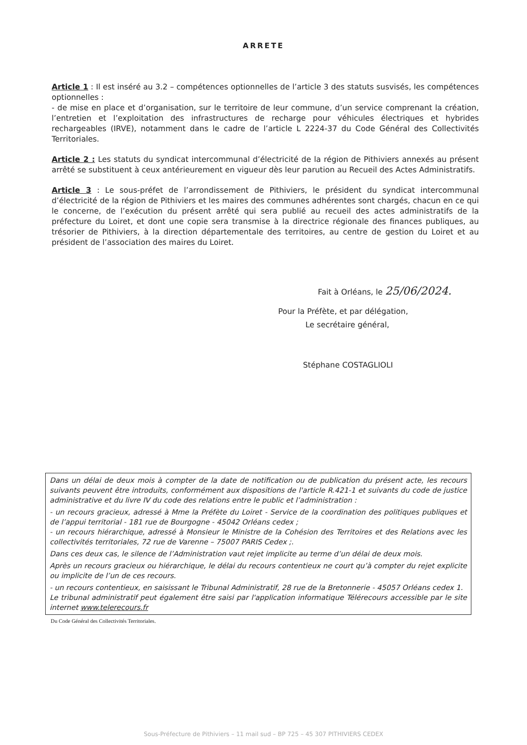ARRETE
Article 1 : Il est inséré au 3.2 – compétences optionnelles de l’article 3 des statuts susvisés, les compétences optionnelles :
- de mise en place et d’organisation, sur le territoire de leur commune, d’un service comprenant la création, l’entretien et l’exploitation des infrastructures de recharge pour véhicules électriques et hybrides rechargeables (IRVE), notamment dans le cadre de l’article L 2224-37 du Code Général des Collectivités Territoriales.
Article 2 : Les statuts du syndicat intercommunal d’électricité de la région de Pithiviers annexés au présent arrêté se substituent à ceux antérieurement en vigueur dès leur parution au Recueil des Actes Administratifs.
Article 3 : Le sous-préfet de l’arrondissement de Pithiviers, le président du syndicat intercommunal d’électricité de la région de Pithiviers et les maires des communes adhérentes sont chargés, chacun en ce qui le concerne, de l’exécution du présent arrêté qui sera publié au recueil des actes administratifs de la préfecture du Loiret, et dont une copie sera transmise à la directrice régionale des finances publiques, au trésorier de Pithiviers, à la direction départementale des territoires, au centre de gestion du Loiret et au président de l’association des maires du Loiret.
Fait à Orléans, le 25/06/2024.
Pour la Préfète, et par délégation,
Le secrétaire général,
Stéphane COSTAGLIOLI
Dans un délai de deux mois à compter de la date de notification ou de publication du présent acte, les recours suivants peuvent être introduits, conformément aux dispositions de l'article R.421-1 et suivants du code de justice administrative et du livre IV du code des relations entre le public et l’administration :
- un recours gracieux, adressé à Mme la Préfète du Loiret - Service de la coordination des politiques publiques et de l’appui territorial - 181 rue de Bourgogne - 45042 Orléans cedex ;
- un recours hiérarchique, adressé à Monsieur le Ministre de la Cohésion des Territoires et des Relations avec les collectivités territoriales, 72 rue de Varenne – 75007 PARIS Cedex ;.
Dans ces deux cas, le silence de l’Administration vaut rejet implicite au terme d’un délai de deux mois.
Après un recours gracieux ou hiérarchique, le délai du recours contentieux ne court qu’à compter du rejet explicite ou implicite de l’un de ces recours.
- un recours contentieux, en saisissant le Tribunal Administratif, 28 rue de la Bretonnerie - 45057 Orléans cedex 1.
Le tribunal administratif peut également être saisi par l'application informatique Télérecours accessible par le site internet www.telerecours.fr
Du Code Général des Collectivités Territoriales.
Sous-Préfecture de Pithiviers – 11 mail sud – BP 725 – 45 307 PITHIVIERS CEDEX